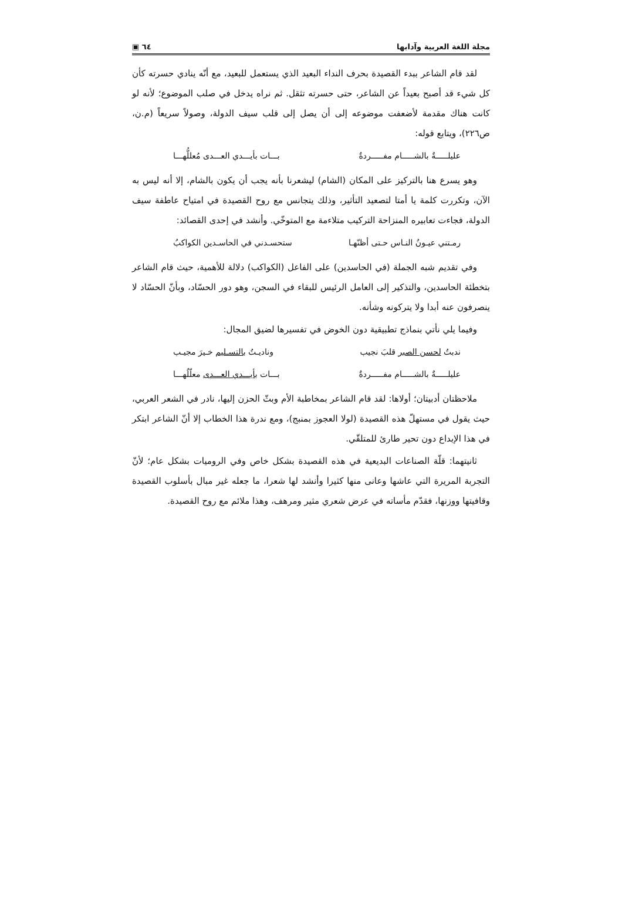مجلة اللغة العربية وآدابها ٦٤ ▣
لقد قام الشاعر ببدء القصيدة بحرف النداء البعيد الذي يستعمل للبعيد، مع أنّه ينادي حسرته كأن كل شيء قد أصبح بعيداً عن الشاعر، حتى حسرته تثقل. ثم نراه يدخل في صلب الموضوع؛ لأنه لو كانت هناك مقدمة لأضعفت موضوعه إلى أن يصل إلى قلب سيف الدولة، وصولاً سريعاً (م.ن، ص٢٢٦)، ويتابع قوله:
عليلـــــةٌ بالشـــــام مفـــــردةٌ بـــات بأيـــدي العـــدى مُعللُّهـــا
وهو يسرع هنا بالتركيز على المكان (الشام) ليشعرنا بأنه يجب أن يكون بالشام، إلا أنه ليس به الآن، وتكررت كلمة يا أمتا لتصعيد التأثير، وذلك يتجانس مع روح القصيدة في امتياح عاطفة سيف الدولة، فجاءت تعابيره المنزاحة التركيب متلاءمة مع المتوخّي. وأنشد في إحدى القصائد:
رمـتني عيـونُ النـاس حـتى أظنّهـا ستحسـدني في الحاسـدين الكواكبُ
وفي تقديم شبه الجملة (في الحاسدين) على الفاعل (الكواكب) دلالة للأهمية، حيث قام الشاعر بتخطئة الحاسدين، والتذكير إلى العامل الرئيس للبقاء في السجن، وهو دور الحسّاد، وبأنّ الحسّاد لا ينصرفون عنه أبدا ولا يتركونه وشأنه.
وفيما يلي نأتي بنماذج تطبيقية دون الخوض في تفسيرها لضيق المجال:
ندبتُ لحسن الصبر قلبَ نجيب وناديـتُ بالتسـليم خـيرَ مجيـب
عليلـــــةٌ بالشـــــام مفـــــردةٌ بـــات بأيـــدي العـــدى معلّلُهـــا
ملاحظتان أدبيتان؛ أولاها: لقد قام الشاعر بمخاطبة الأم وبثّ الحزن إليها، نادر في الشعر العربي، حيث يقول في مستهلّ هذه القصيدة (لولا العجوز بمنبج)، ومع ندرة هذا الخطاب إلا أنّ الشاعر ابتكر في هذا الإبداع دون تحير طارئ للمتلقّي.
ثانيتهما: قلّة الصناعات البديعية في هذه القصيدة بشكل خاص وفي الروميات بشكل عام؛ لأنّ التجربة المريرة التي عاشها وعانى منها كثيرا وأنشد لها شعرا، ما جعله غير مبال بأسلوب القصيدة وقافيتها ووزنها، فقدّم مأساته في عرض شعري مثير ومرهف، وهذا ملائم مع روح القصيدة.